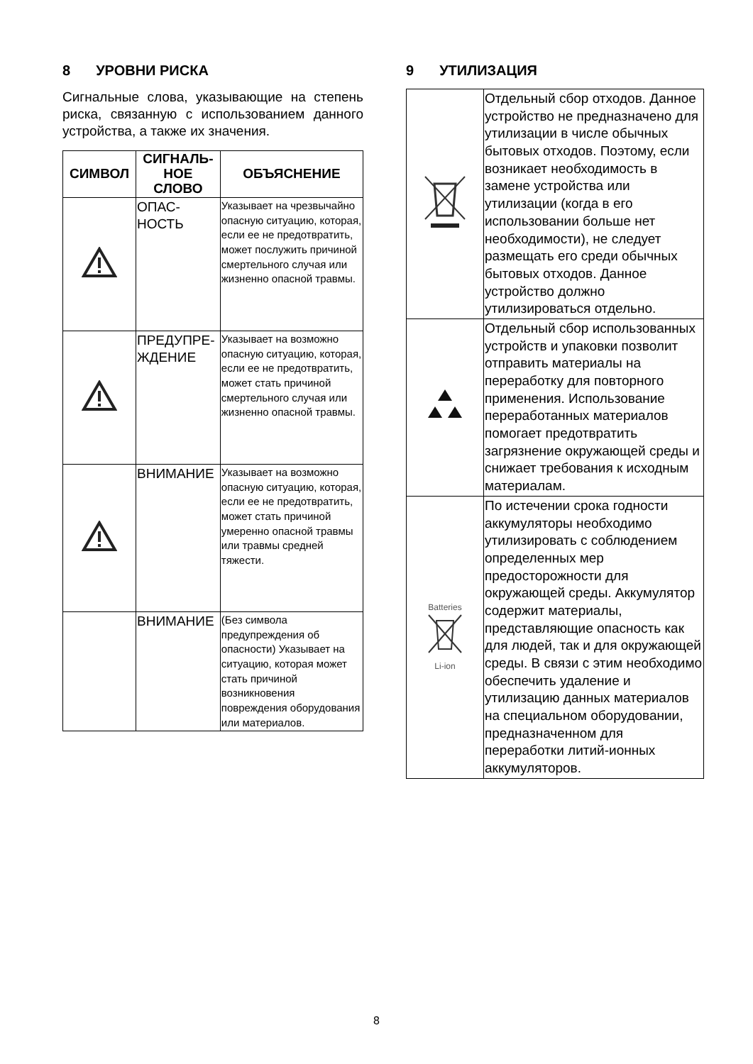8 УРОВНИ РИСКА
Сигнальные слова, указывающие на степень риска, связанную с использованием данного устройства, а также их значения.
| СИМВОЛ | СИГНАЛЬ-НОЕ СЛОВО | ОБЪЯСНЕНИЕ |
| --- | --- | --- |
| | ОПАС-НОСТЬ | Указывает на чрезвычайно опасную ситуацию, которая, если ее не предотвратить, может послужить причиной смертельного случая или жизненно опасной травмы. |
| | ПРЕДУПРЕ-ЖДЕНИЕ | Указывает на возможно опасную ситуацию, которая, если ее не предотвратить, может стать причиной смертельного случая или жизненно опасной травмы. |
| | ВНИМАНИЕ | Указывает на возможно опасную ситуацию, которая, если ее не предотвратить, может стать причиной умеренно опасной травмы или травмы средней тяжести. |
| | ВНИМАНИЕ | (Без символа предупреждения об опасности) Указывает на ситуацию, которая может стать причиной возникновения повреждения оборудования или материалов. |
9 УТИЛИЗАЦИЯ
| | Отдельный сбор отходов. Данное устройство не предназначено для утилизации в числе обычных бытовых отходов. Поэтому, если возникает необходимость в замене устройства или утилизации (когда в его использовании больше нет необходимости), не следует размещать его среди обычных бытовых отходов. Данное устройство должно утилизироваться отдельно. |
| | Отдельный сбор использованных устройств и упаковки позволит отправить материалы на переработку для повторного применения. Использование переработанных материалов помогает предотвратить загрязнение окружающей среды и снижает требования к исходным материалам. |
| Batteries Li-ion | По истечении срока годности аккумуляторы необходимо утилизировать с соблюдением определенных мер предосторожности для окружающей среды. Аккумулятор содержит материалы, представляющие опасность как для людей, так и для окружающей среды. В связи с этим необходимо обеспечить удаление и утилизацию данных материалов на специальном оборудовании, предназначенном для переработки литий-ионных аккумуляторов. |
8